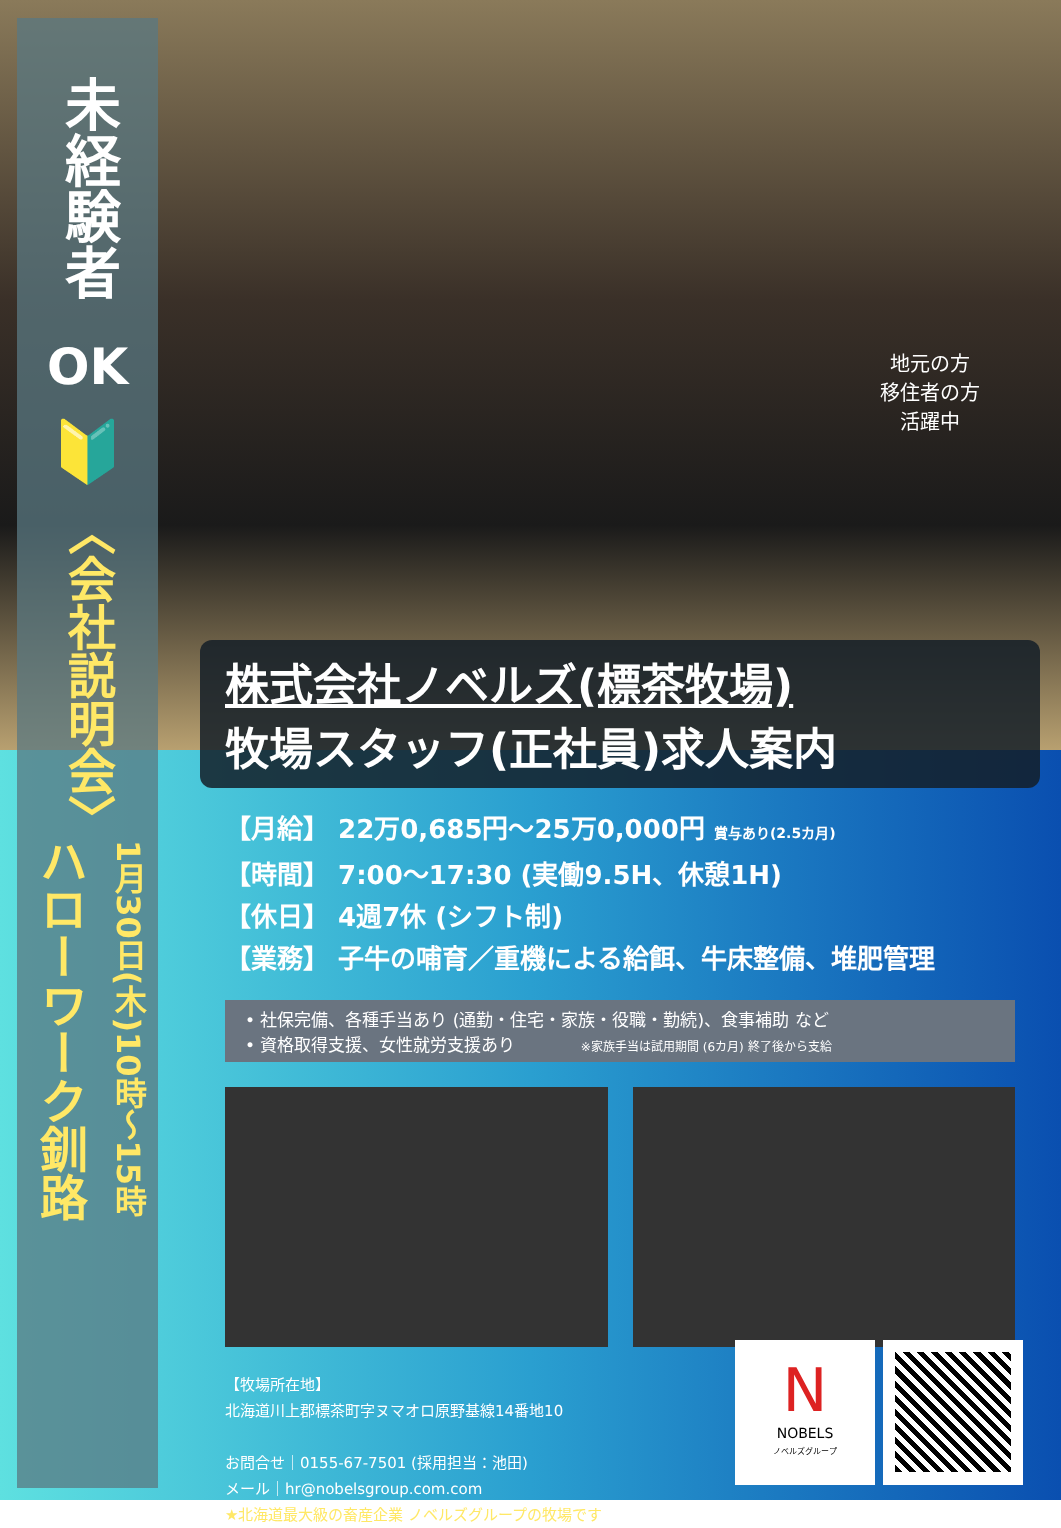地元の方
移住者の方
活躍中
未経験者
OK
🔰
〈会社説明会〉
ハローワーク釧路
1月30日(木)10時〜15時
株式会社ノベルズ(標茶牧場)
牧場スタッフ(正社員)求人案内
【月給】 22万0,685円〜25万0,000円 賞与あり(2.5カ月)
【時間】 7:00〜17:30 (実働9.5H、休憩1H)
【休日】 4週7休 (シフト制)
【業務】 子牛の哺育／重機による給餌、牛床整備、堆肥管理
• 社保完備、各種手当あり (通勤・住宅・家族・役職・勤続)、食事補助 など
• 資格取得支援、女性就労支援あり ※家族手当は試用期間 (6カ月) 終了後から支給
【牧場所在地】
北海道川上郡標茶町字ヌマオロ原野基線14番地10
お問合せ｜0155-67-7501 (採用担当：池田)
メール｜hr@nobelsgroup.com.com
★北海道最大級の畜産企業 ノベルズグループの牧場です
N
NOBELS
ノベルズグループ